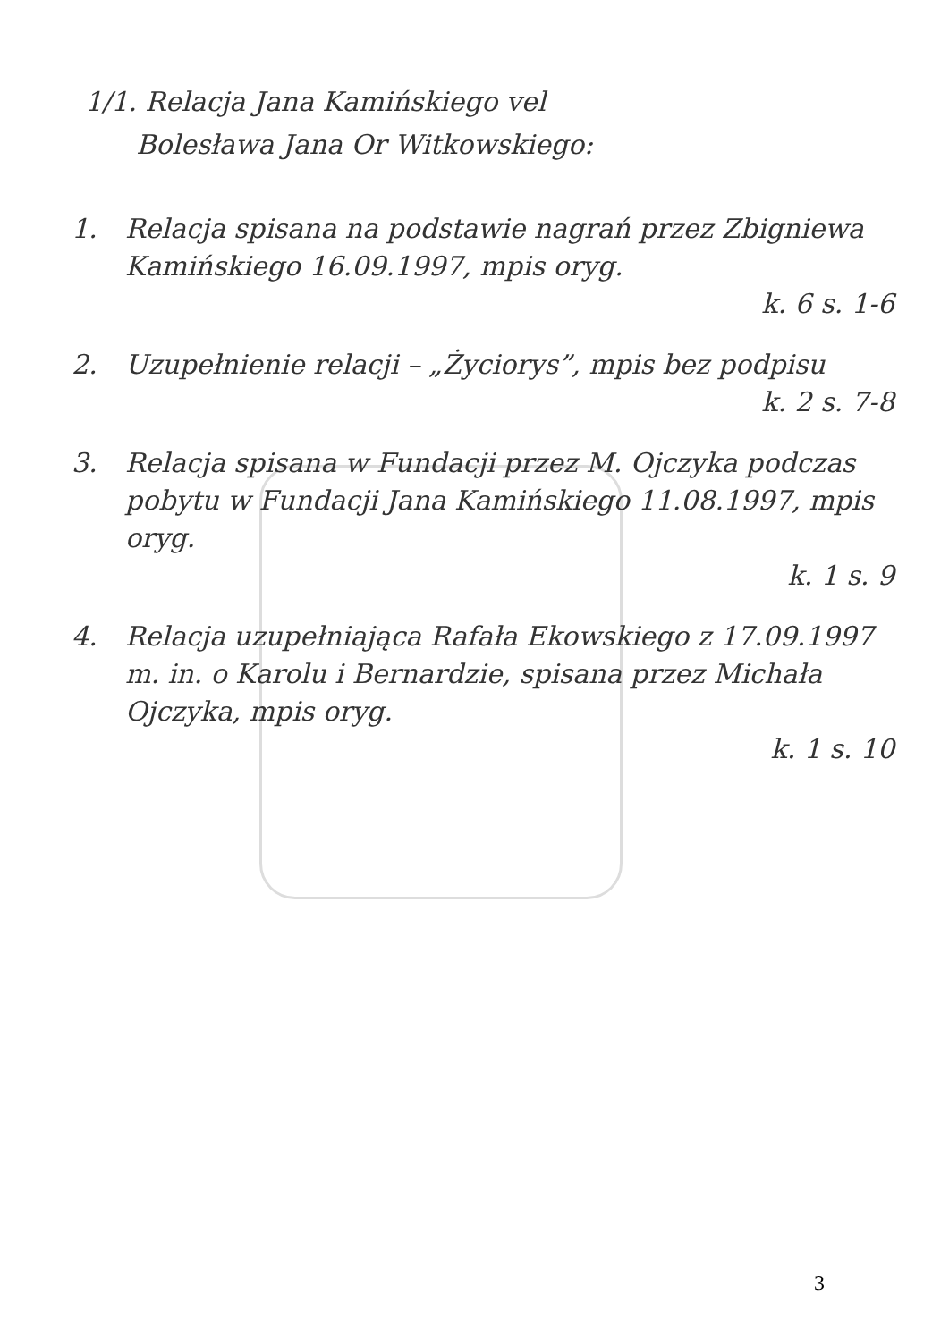1/1. Relacja Jana Kamińskiego vel
Bolesława Jana Or Witkowskiego:
1. Relacja spisana na podstawie nagrań przez Zbigniewa Kamińskiego 16.09.1997, mpis oryg.
k. 6 s. 1-6
2. Uzupełnienie relacji – „Życiorys”, mpis bez podpisu
k. 2 s. 7-8
3. Relacja spisana w Fundacji przez M. Ojczyka podczas pobytu w Fundacji Jana Kamińskiego 11.08.1997, mpis oryg.
k. 1 s. 9
4. Relacja uzupełniająca Rafała Ekowskiego z 17.09.1997 m. in. o Karolu i Bernardzie, spisana przez Michała Ojczyka, mpis oryg.
k. 1 s. 10
3